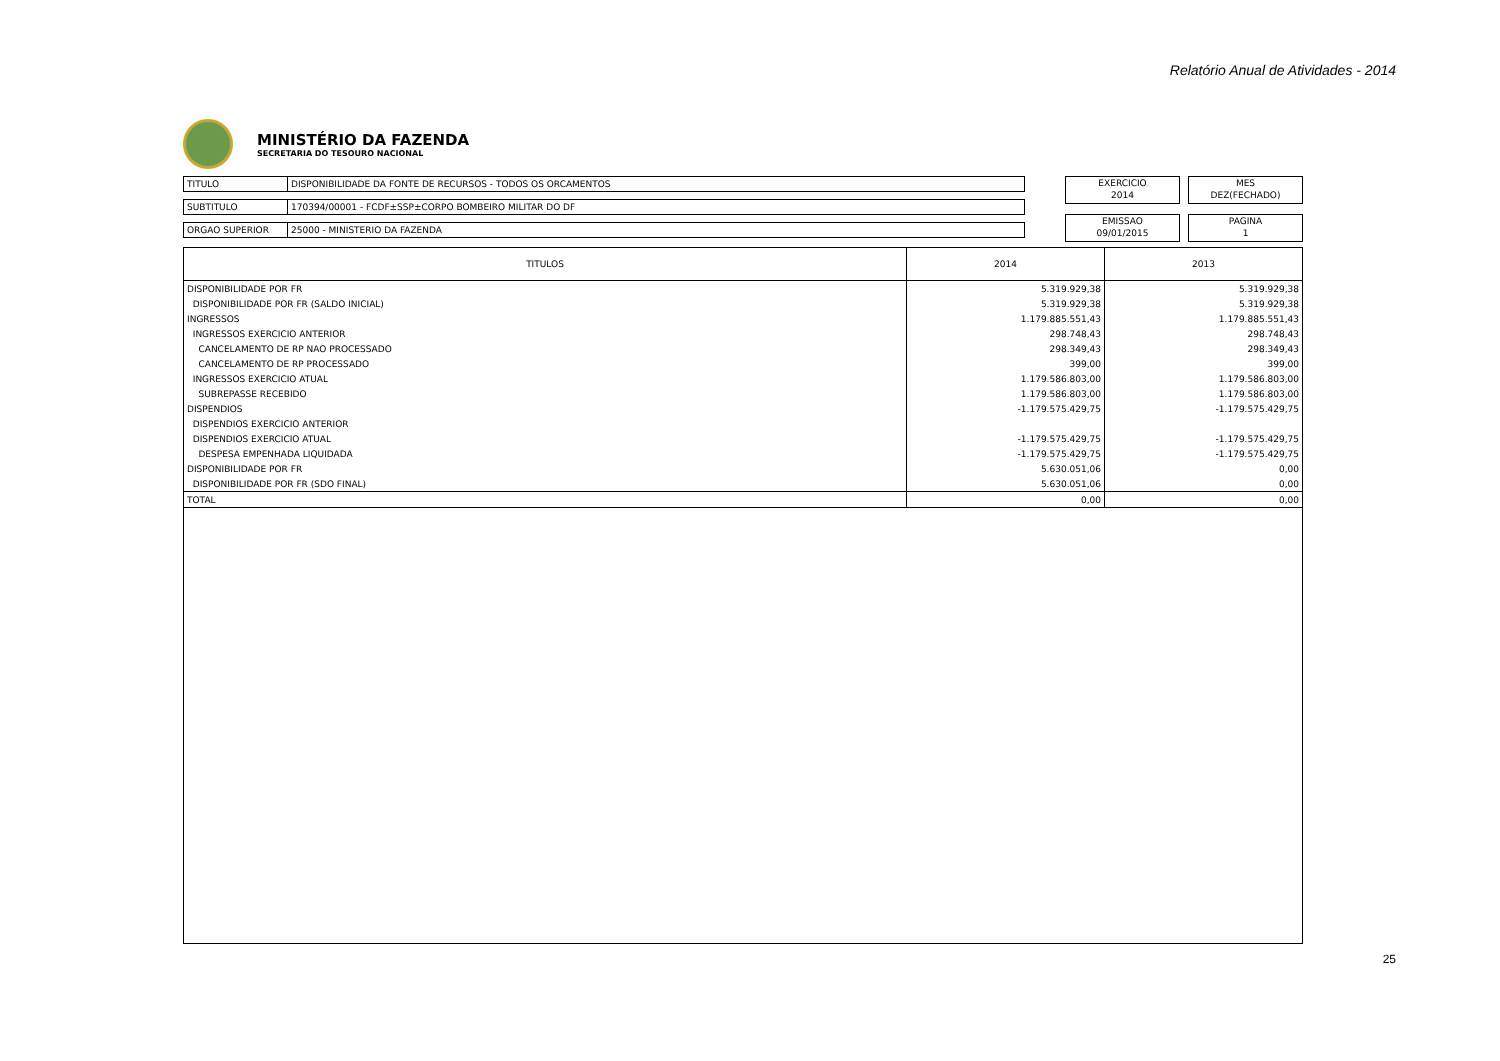Relatório Anual de Atividades - 2014
MINISTÉRIO DA FAZENDA
SECRETARIA DO TESOURO NACIONAL
TITULO DISPONIBILIDADE DA FONTE DE RECURSOS - TODOS OS ORCAMENTOS
SUBTITULO 170394/00001 - FCDF±SSP±CORPO BOMBEIRO MILITAR DO DF
ORGAO SUPERIOR 25000 - MINISTERIO DA FAZENDA
EXERCICIO
2014
MES
DEZ(FECHADO)
EMISSAO
09/01/2015
PAGINA
1
| TITULOS | 2014 | 2013 |
| --- | --- | --- |
| DISPONIBILIDADE POR FR | 5.319.929,38 | 5.319.929,38 |
| DISPONIBILIDADE POR FR (SALDO INICIAL) | 5.319.929,38 | 5.319.929,38 |
| INGRESSOS | 1.179.885.551,43 | 1.179.885.551,43 |
| INGRESSOS EXERCICIO ANTERIOR | 298.748,43 | 298.748,43 |
| CANCELAMENTO DE RP NAO PROCESSADO | 298.349,43 | 298.349,43 |
| CANCELAMENTO DE RP PROCESSADO | 399,00 | 399,00 |
| INGRESSOS EXERCICIO ATUAL | 1.179.586.803,00 | 1.179.586.803,00 |
| SUBREPASSE RECEBIDO | 1.179.586.803,00 | 1.179.586.803,00 |
| DISPENDIOS | -1.179.575.429,75 | -1.179.575.429,75 |
| DISPENDIOS EXERCICIO ANTERIOR | | |
| DISPENDIOS EXERCICIO ATUAL | -1.179.575.429,75 | -1.179.575.429,75 |
| DESPESA EMPENHADA LIQUIDADA | -1.179.575.429,75 | -1.179.575.429,75 |
| DISPONIBILIDADE POR FR | 5.630.051,06 | 0,00 |
| DISPONIBILIDADE POR FR (SDO FINAL) | 5.630.051,06 | 0,00 |
| TOTAL | 0,00 | 0,00 |
25